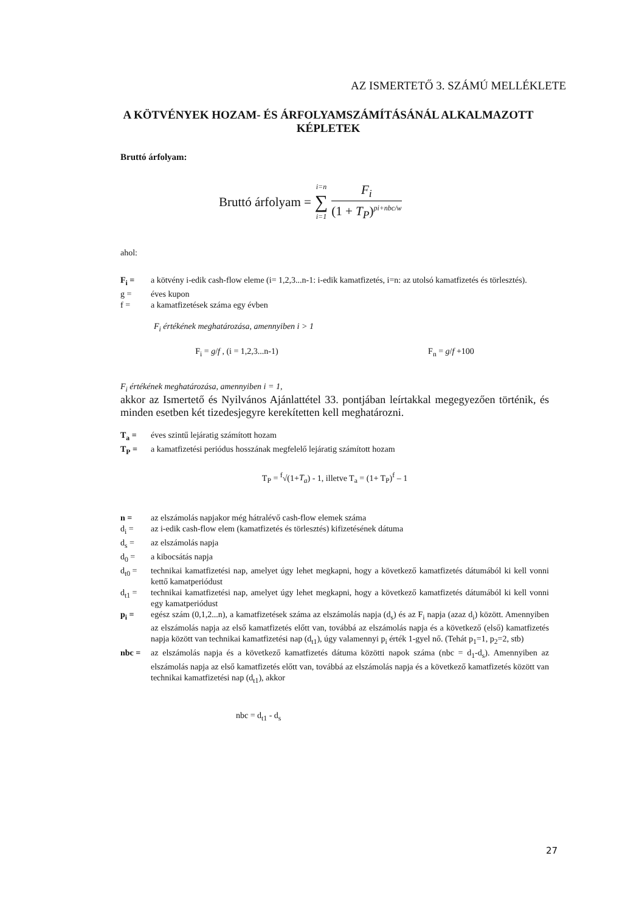AZ ISMERTETŐ 3. SZÁMÚ MELLÉKLETE
A KÖTVÉNYEK HOZAM- ÉS ÁRFOLYAMSZÁMÍTÁSÁNÁL ALKALMAZOTT
KÉPLETEK
Bruttó árfolyam:
Bruttó árfolyam = i=n ∑ i=1 F<sub>i</sub> (1 + T<sub>P</sub>)<sup>pi+nbc/w</sup>
ahol:
F<sub>i</sub> = a kötvény i-edik cash-flow eleme (i= 1,2,3...n-1: i-edik kamatfizetés, i=n: az utolsó kamatfizetés és törlesztés).
g = éves kupon
f = a kamatfizetések száma egy évben
F<sub>i</sub> értékének meghatározása, amennyiben i > 1
F<sub>i</sub> = g/f , (i = 1,2,3...n-1) F<sub>n</sub> = g/f +100
F<sub>i</sub> értékének meghatározása, amennyiben i = 1,
akkor az Ismertető és Nyilvános Ajánlattétel 33. pontjában leírtakkal megegyezően történik, és minden esetben két tizedesjegyre kerekítetten kell meghatározni.
T<sub>a</sub> = éves szintű lejáratig számított hozam
T<sub>P</sub> = a kamatfizetési periódus hosszának megfelelő lejáratig számított hozam
T<sub>P</sub> = <sup>f</sup>√(1+T<sub>a</sub>) - 1, illetve T<sub>a</sub> = (1+ T<sub>P</sub>)<sup>f</sup> – 1
n = az elszámolás napjakor még hátralévő cash-flow elemek száma
d<sub>i</sub> = az i-edik cash-flow elem (kamatfizetés és törlesztés) kifizetésének dátuma
d<sub>s</sub> = az elszámolás napja
d<sub>0</sub> = a kibocsátás napja
d<sub>t0</sub> = technikai kamatfizetési nap, amelyet úgy lehet megkapni, hogy a következő kamatfizetés dátumából ki kell vonni kettő kamatperiódust
d<sub>t1</sub> = technikai kamatfizetési nap, amelyet úgy lehet megkapni, hogy a következő kamatfizetés dátumából ki kell vonni egy kamatperiódust
p<sub>i</sub> = egész szám (0,1,2...n), a kamatfizetések száma az elszámolás napja (d<sub>s</sub>) és az F<sub>i</sub> napja (azaz d<sub>i</sub>) között. Amennyiben az elszámolás napja az első kamatfizetés előtt van, továbbá az elszámolás napja és a következő (első) kamatfizetés napja között van technikai kamatfizetési nap (d<sub>t1</sub>), úgy valamennyi p<sub>i</sub> érték 1-gyel nő. (Tehát p<sub>1</sub>=1, p<sub>2</sub>=2, stb)
nbc = az elszámolás napja és a következő kamatfizetés dátuma közötti napok száma (nbc = d<sub>1</sub>-d<sub>s</sub>). Amennyiben az elszámolás napja az első kamatfizetés előtt van, továbbá az elszámolás napja és a következő kamatfizetés között van technikai kamatfizetési nap (d<sub>t1</sub>), akkor
nbc = d<sub>t1</sub> - d<sub>s</sub>
27